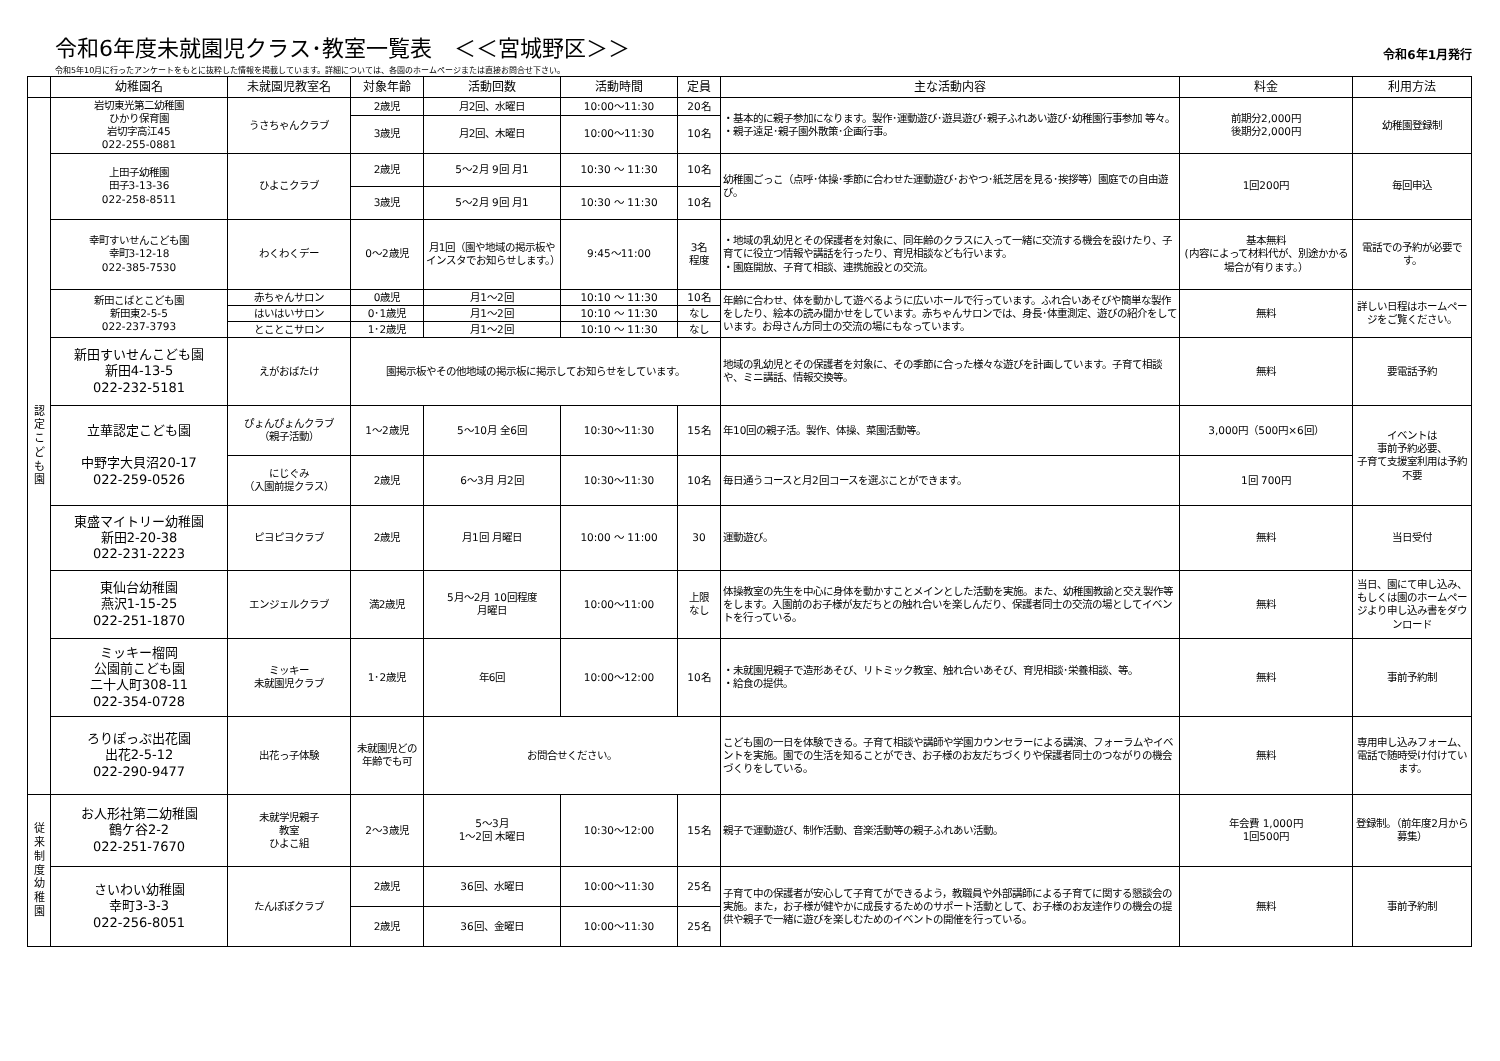令和6年度未就園児クラス･教室一覧表　＜＜宮城野区＞＞
令和6年1月発行
令和5年10月に行ったアンケートをもとに抜粋した情報を掲載しています。詳細については、各園のホームページまたは直接お問合せ下さい。
| | 幼稚園名 | 未就園児教室名 | 対象年齢 | 活動回数 | 活動時間 | 定員 | 主な活動内容 | 料金 | 利用方法 |
| --- | --- | --- | --- | --- | --- | --- | --- | --- | --- |
| 認定こども園 | 岩切東光第二幼稚園 ひかり保育園 岩切字高江45 022-255-0881 | うさちゃんクラブ | 2歳児 | 月2回、水曜日 | 10:00～11:30 | 20名 | ・基本的に親子参加になります。製作･運動遊び･遊具遊び･親子ふれあい遊び･幼稚園行事参加 等々。 ・親子遠足･親子園外散策･企画行事。 | 前期分2,000円 後期分2,000円 | 幼稚園登録制 |
| | | | 3歳児 | 月2回、木曜日 | 10:00～11:30 | 10名 | | | |
| | 上田子幼稚園 田子3-13-36 022-258-8511 | ひよこクラブ | 2歳児 | 5～2月 9回 月1 | 10:30 ～ 11:30 | 10名 | 幼稚園ごっこ（点呼･体操･季節に合わせた運動遊び･おやつ･紙芝居を見る･挨拶等）園庭での自由遊び。 | 1回200円 | 毎回申込 |
| | | | 3歳児 | 5～2月 9回 月1 | 10:30 ～ 11:30 | 10名 | | | |
| | 幸町すいせんこども園 幸町3-12-18 022-385-7530 | わくわくデー | 0～2歳児 | 月1回（園や地域の掲示板やインスタでお知らせします。） | 9:45～11:00 | 3名 程度 | ・地域の乳幼児とその保護者を対象に、同年齢のクラスに入って一緒に交流する機会を設けたり、子育てに役立つ情報や講話を行ったり、育児相談なども行います。 ・園庭開放、子育て相談、連携施設との交流。 | 基本無料 (内容によって材料代が、別途かかる場合が有ります。） | 電話での予約が必要です。 |
| | 新田こばとこども園 新田東2-5-5 022-237-3793 | 赤ちゃんサロン | 0歳児 | 月1～2回 | 10:10 ～ 11:30 | 10名 | 年齢に合わせ、体を動かして遊べるように広いホールで行っています。ふれ合いあそびや簡単な製作をしたり、絵本の読み聞かせをしています。赤ちゃんサロンでは、身長･体重測定、遊びの紹介をしています。お母さん方同士の交流の場にもなっています。 | 無料 | 詳しい日程はホームページをご覧ください。 |
| | | はいはいサロン | 0･1歳児 | 月1～2回 | 10:10 ～ 11:30 | なし | | | |
| | | とことこサロン | 1･2歳児 | 月1～2回 | 10:10 ～ 11:30 | なし | | | |
| | 新田すいせんこども園 新田4-13-5 022-232-5181 | えがおばたけ | 園掲示板やその他地域の掲示板に掲示してお知らせをしています。 | | | | 地域の乳幼児とその保護者を対象に、その季節に合った様々な遊びを計画しています。子育て相談や、ミニ講話、情報交換等。 | 無料 | 要電話予約 |
| | 立華認定こども園 中野字大貝沼20-17 022-259-0526 | ぴょんぴょんクラブ （親子活動） | 1～2歳児 | 5～10月 全6回 | 10:30～11:30 | 15名 | 年10回の親子活。製作、体操、菜園活動等。 | 3,000円（500円×6回） | イベントは 事前予約必要、 子育て支援室利用は予約不要 |
| | | にじぐみ （入園前提クラス） | 2歳児 | 6～3月 月2回 | 10:30～11:30 | 10名 | 毎日通うコースと月2回コースを選ぶことができます。 | 1回 700円 | |
| | 東盛マイトリー幼稚園 新田2-20-38 022-231-2223 | ピヨピヨクラブ | 2歳児 | 月1回 月曜日 | 10:00 ～ 11:00 | 30 | 運動遊び。 | 無料 | 当日受付 |
| | 東仙台幼稚園 燕沢1-15-25 022-251-1870 | エンジェルクラブ | 満2歳児 | 5月～2月 10回程度 月曜日 | 10:00～11:00 | 上限 なし | 体操教室の先生を中心に身体を動かすことメインとした活動を実施。また、幼稚園教諭と交え製作等をします。入園前のお子様が友だちとの触れ合いを楽しんだり、保護者同士の交流の場としてイベントを行っている。 | 無料 | 当日、園にて申し込み、もしくは園のホームページより申し込み書をダウンロード |
| | ミッキー榴岡 公園前こども園 二十人町308-11 022-354-0728 | ミッキー 未就園児クラブ | 1･2歳児 | 年6回 | 10:00～12:00 | 10名 | ・未就園児親子で造形あそび、リトミック教室、触れ合いあそび、育児相談･栄養相談、等。 ・給食の提供。 | 無料 | 事前予約制 |
| | ろりぽっぷ出花園 出花2-5-12 022-290-9477 | 出花っ子体験 | 未就園児どの年齢でも可 | お問合せください。 | | | こども園の一日を体験できる。子育て相談や講師や学園カウンセラーによる講演、フォーラムやイベントを実施。園での生活を知ることができ、お子様のお友だちづくりや保護者同士のつながりの機会づくりをしている。 | 無料 | 専用申し込みフォーム、電話で随時受け付けています。 |
| 従来制度幼稚園 | お人形社第二幼稚園 鶴ケ谷2-2 022-251-7670 | 未就学児親子 教室 ひよこ組 | 2～3歳児 | 5～3月 1～2回 木曜日 | 10:30～12:00 | 15名 | 親子で運動遊び、制作活動、音楽活動等の親子ふれあい活動。 | 年会費 1,000円 1回500円 | 登録制。（前年度2月から募集） |
| | さいわい幼稚園 幸町3-3-3 022-256-8051 | たんぽぽクラブ | 2歳児 | 36回、水曜日 | 10:00～11:30 | 25名 | 子育て中の保護者が安心して子育てができるよう，教職員や外部講師による子育てに関する懇談会の実施。また，お子様が健やかに成長するためのサポート活動として、お子様のお友達作りの機会の提供や親子で一緒に遊びを楽しむためのイベントの開催を行っている。 | 無料 | 事前予約制 |
| | | | 2歳児 | 36回、金曜日 | 10:00～11:30 | 25名 | | | |